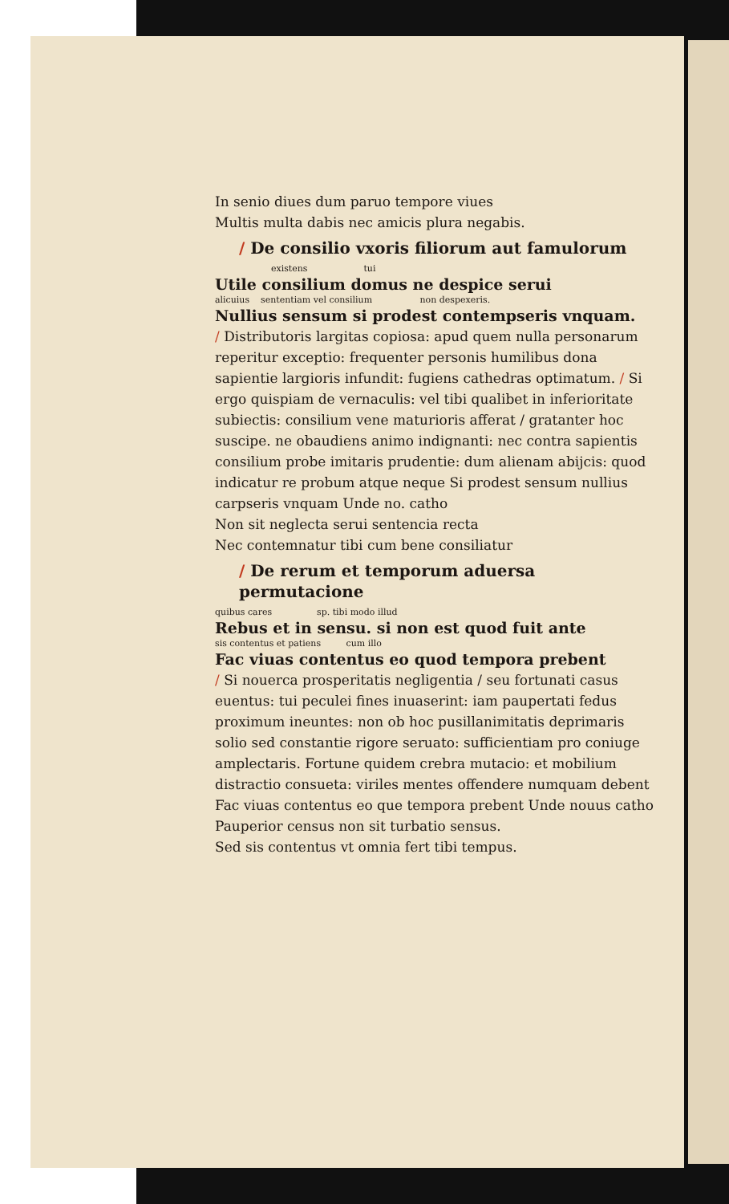In senio diues dum paruo tempore viues
Multis multa dabis nec amicis plura negabis.
/ De consilio vxoris filiorum aut famulorum
existens tui
Utile consilium domus ne despice serui
alicuius sententiam vel consilium non despexeris.
Nullius sensum si prodest contempseris vnquam.
/ Distributoris largitas copiosa: apud quem nulla personarum reperitur exceptio: frequenter personis humilibus dona sapientie largioris infundit: fugiens cathedras optimatum. / Si ergo quispiam de vernaculis: vel tibi qualibet in inferioritate subiectis: consilium vene maturioris afferat / gratanter hoc suscipe. ne obaudiens animo indignanti: nec contra sapientis consilium probe imitaris prudentie: dum alienam abijcis: quod indicatur re probum atque neque Si prodest sensum nullius carpseris vnquam Unde no. catho
Non sit neglecta serui sentencia recta
Nec contemnatur tibi cum bene consiliatur
/ De rerum et temporum aduersa permutacione
quibus cares sp. tibi modo illud
Rebus et in sensu. si non est quod fuit ante
sis contentus et patiens cum illo
Fac viuas contentus eo quod tempora prebent
/ Si nouerca prosperitatis negligentia / seu fortunati casus euentus: tui peculei fines inuaserint: iam paupertati fedus proximum ineuntes: non ob hoc pusillanimitatis deprimaris solio sed constantie rigore seruato: sufficientiam pro coniuge amplectaris. Fortune quidem crebra mutacio: et mobilium distractio consueta: viriles mentes offendere numquam debent Fac viuas contentus eo que tempora prebent Unde nouus catho
Pauperior census non sit turbatio sensus.
Sed sis contentus vt omnia fert tibi tempus.